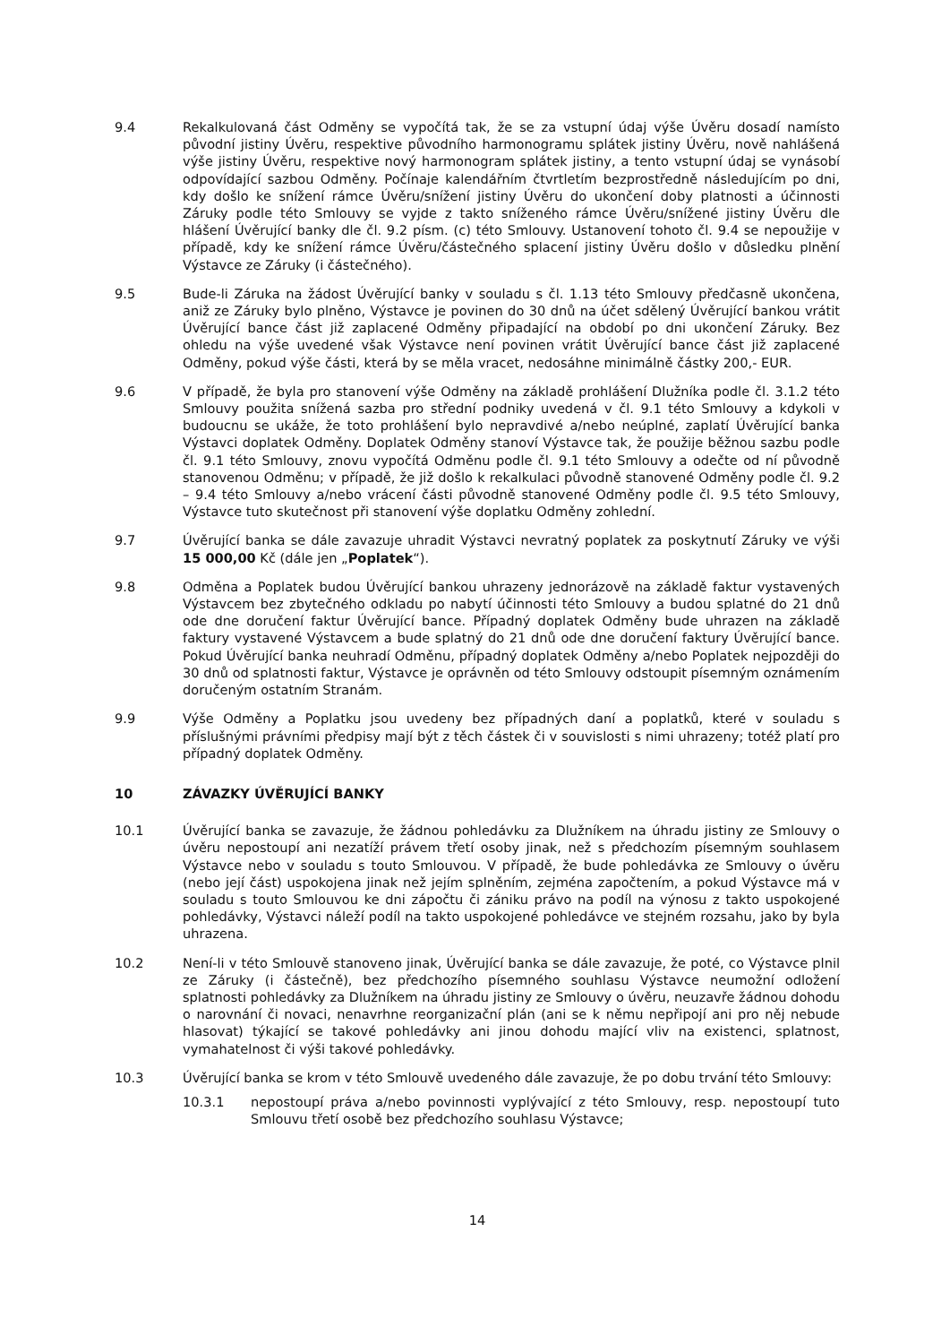9.4 Rekalkulovaná část Odměny se vypočítá tak, že se za vstupní údaj výše Úvěru dosadí namísto původní jistiny Úvěru, respektive původního harmonogramu splátek jistiny Úvěru, nově nahlášená výše jistiny Úvěru, respektive nový harmonogram splátek jistiny, a tento vstupní údaj se vynásobí odpovídající sazbou Odměny. Počínaje kalendářním čtvrtletím bezprostředně následujícím po dni, kdy došlo ke snížení rámce Úvěru/snížení jistiny Úvěru do ukončení doby platnosti a účinnosti Záruky podle této Smlouvy se vyjde z takto sníženého rámce Úvěru/snížené jistiny Úvěru dle hlášení Úvěrující banky dle čl. 9.2 písm. (c) této Smlouvy. Ustanovení tohoto čl. 9.4 se nepoužije v případě, kdy ke snížení rámce Úvěru/částečného splacení jistiny Úvěru došlo v důsledku plnění Výstavce ze Záruky (i částečného).
9.5 Bude-li Záruka na žádost Úvěrující banky v souladu s čl. 1.13 této Smlouvy předčasně ukončena, aniž ze Záruky bylo plněno, Výstavce je povinen do 30 dnů na účet sdělený Úvěrující bankou vrátit Úvěrující bance část již zaplacené Odměny připadající na období po dni ukončení Záruky. Bez ohledu na výše uvedené však Výstavce není povinen vrátit Úvěrující bance část již zaplacené Odměny, pokud výše části, která by se měla vracet, nedosáhne minimálně částky 200,- EUR.
9.6 V případě, že byla pro stanovení výše Odměny na základě prohlášení Dlužníka podle čl. 3.1.2 této Smlouvy použita snížená sazba pro střední podniky uvedená v čl. 9.1 této Smlouvy a kdykoli v budoucnu se ukáže, že toto prohlášení bylo nepravdivé a/nebo neúplné, zaplatí Úvěrující banka Výstavci doplatek Odměny. Doplatek Odměny stanoví Výstavce tak, že použije běžnou sazbu podle čl. 9.1 této Smlouvy, znovu vypočítá Odměnu podle čl. 9.1 této Smlouvy a odečte od ní původně stanovenou Odměnu; v případě, že již došlo k rekalkulaci původně stanovené Odměny podle čl. 9.2 – 9.4 této Smlouvy a/nebo vrácení části původně stanovené Odměny podle čl. 9.5 této Smlouvy, Výstavce tuto skutečnost při stanovení výše doplatku Odměny zohlední.
9.7 Úvěrující banka se dále zavazuje uhradit Výstavci nevratný poplatek za poskytnutí Záruky ve výši 15 000,00 Kč (dále jen „Poplatek“).
9.8 Odměna a Poplatek budou Úvěrující bankou uhrazeny jednorázově na základě faktur vystavených Výstavcem bez zbytečného odkladu po nabytí účinnosti této Smlouvy a budou splatné do 21 dnů ode dne doručení faktur Úvěrující bance. Případný doplatek Odměny bude uhrazen na základě faktury vystavené Výstavcem a bude splatný do 21 dnů ode dne doručení faktury Úvěrující bance. Pokud Úvěrující banka neuhradí Odměnu, případný doplatek Odměny a/nebo Poplatek nejpozději do 30 dnů od splatnosti faktur, Výstavce je oprávněn od této Smlouvy odstoupit písemným oznámením doručeným ostatním Stranám.
9.9 Výše Odměny a Poplatku jsou uvedeny bez případných daní a poplatků, které v souladu s příslušnými právními předpisy mají být z těch částek či v souvislosti s nimi uhrazeny; totéž platí pro případný doplatek Odměny.
10 ZÁVAZKY ÚVĚRUJÍCÍ BANKY
10.1 Úvěrující banka se zavazuje, že žádnou pohledávku za Dlužníkem na úhradu jistiny ze Smlouvy o úvěru nepostoupí ani nezatíží právem třetí osoby jinak, než s předchozím písemným souhlasem Výstavce nebo v souladu s touto Smlouvou. V případě, že bude pohledávka ze Smlouvy o úvěru (nebo její část) uspokojena jinak než jejím splněním, zejména započtením, a pokud Výstavce má v souladu s touto Smlouvou ke dni zápočtu či zániku právo na podíl na výnosu z takto uspokojené pohledávky, Výstavci náleží podíl na takto uspokojené pohledávce ve stejném rozsahu, jako by byla uhrazena.
10.2 Není-li v této Smlouvě stanoveno jinak, Úvěrující banka se dále zavazuje, že poté, co Výstavce plnil ze Záruky (i částečně), bez předchozího písemného souhlasu Výstavce neumožní odložení splatnosti pohledávky za Dlužníkem na úhradu jistiny ze Smlouvy o úvěru, neuzavře žádnou dohodu o narovnání či novaci, nenavrhne reorganizační plán (ani se k němu nepřipojí ani pro něj nebude hlasovat) týkající se takové pohledávky ani jinou dohodu mající vliv na existenci, splatnost, vymahatelnost či výši takové pohledávky.
10.3 Úvěrující banka se krom v této Smlouvě uvedeného dále zavazuje, že po dobu trvání této Smlouvy:
10.3.1 nepostoupí práva a/nebo povinnosti vyplývající z této Smlouvy, resp. nepostoupí tuto Smlouvu třetí osobě bez předchozího souhlasu Výstavce;
14